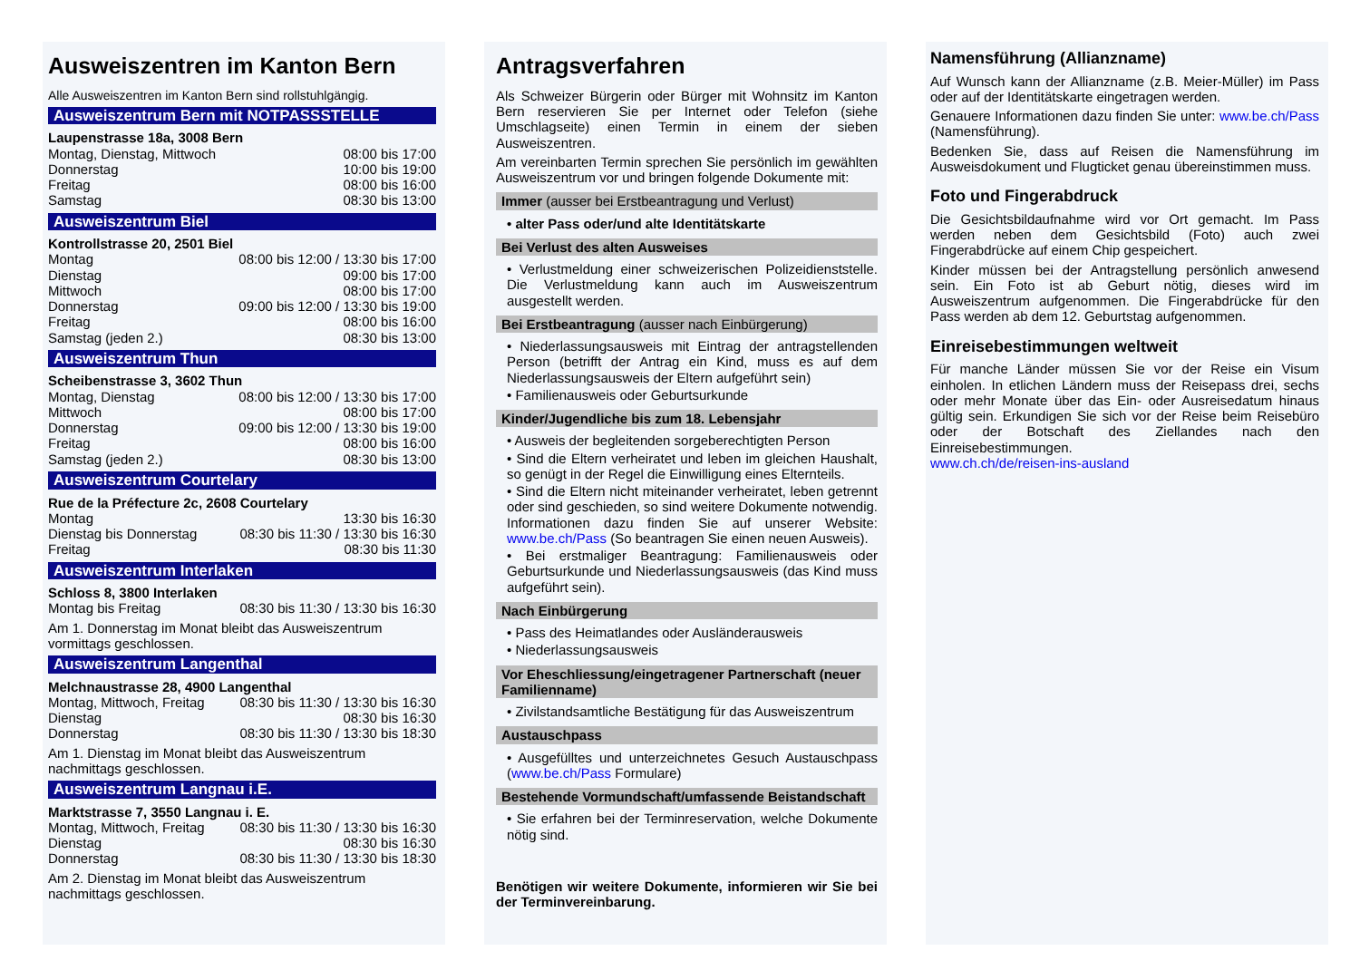Ausweiszentren im Kanton Bern
Alle Ausweiszentren im Kanton Bern sind rollstuhlgängig.
Ausweiszentrum Bern mit NOTPASSSTELLE
Laupenstrasse 18a, 3008 Bern
| Montag, Dienstag, Mittwoch | 08:00 bis 17:00 |
| Donnerstag | 10:00 bis 19:00 |
| Freitag | 08:00 bis 16:00 |
| Samstag | 08:30 bis 13:00 |
Ausweiszentrum Biel
Kontrollstrasse 20, 2501 Biel
| Montag | 08:00 bis 12:00 / 13:30 bis 17:00 |
| Dienstag | 09:00 bis 17:00 |
| Mittwoch | 08:00 bis 17:00 |
| Donnerstag | 09:00 bis 12:00 / 13:30 bis 19:00 |
| Freitag | 08:00 bis 16:00 |
| Samstag (jeden 2.) | 08:30 bis 13:00 |
Ausweiszentrum Thun
Scheibenstrasse 3, 3602 Thun
| Montag, Dienstag | 08:00 bis 12:00 / 13:30 bis 17:00 |
| Mittwoch | 08:00 bis 17:00 |
| Donnerstag | 09:00 bis 12:00 / 13:30 bis 19:00 |
| Freitag | 08:00 bis 16:00 |
| Samstag (jeden 2.) | 08:30 bis 13:00 |
Ausweiszentrum Courtelary
Rue de la Préfecture 2c, 2608 Courtelary
| Montag | 13:30 bis 16:30 |
| Dienstag bis Donnerstag | 08:30 bis 11:30 / 13:30 bis 16:30 |
| Freitag | 08:30 bis 11:30 |
Ausweiszentrum Interlaken
Schloss 8, 3800 Interlaken
| Montag bis Freitag | 08:30 bis 11:30 / 13:30 bis 16:30 |
Am 1. Donnerstag im Monat bleibt das Ausweiszentrum vormittags geschlossen.
Ausweiszentrum Langenthal
Melchnaustrasse 28, 4900 Langenthal
| Montag, Mittwoch, Freitag | 08:30 bis 11:30 / 13:30 bis 16:30 |
| Dienstag | 08:30 bis 16:30 |
| Donnerstag | 08:30 bis 11:30 / 13:30 bis 18:30 |
Am 1. Dienstag im Monat bleibt das Ausweiszentrum nachmittags geschlossen.
Ausweiszentrum Langnau i.E.
Marktstrasse 7, 3550 Langnau i. E.
| Montag, Mittwoch, Freitag | 08:30 bis 11:30 / 13:30 bis 16:30 |
| Dienstag | 08:30 bis 16:30 |
| Donnerstag | 08:30 bis 11:30 / 13:30 bis 18:30 |
Am 2. Dienstag im Monat bleibt das Ausweiszentrum nachmittags geschlossen.
Antragsverfahren
Als Schweizer Bürgerin oder Bürger mit Wohnsitz im Kanton Bern reservieren Sie per Internet oder Telefon (siehe Umschlagseite) einen Termin in einem der sieben Ausweiszentren.
Am vereinbarten Termin sprechen Sie persönlich im gewählten Ausweiszentrum vor und bringen folgende Dokumente mit:
Immer (ausser bei Erstbeantragung und Verlust)
• alter Pass oder/und alte Identitätskarte
Bei Verlust des alten Ausweises
• Verlustmeldung einer schweizerischen Polizeidienststelle. Die Verlustmeldung kann auch im Ausweiszentrum ausgestellt werden.
Bei Erstbeantragung (ausser nach Einbürgerung)
• Niederlassungsausweis mit Eintrag der antragstellenden Person (betrifft der Antrag ein Kind, muss es auf dem Niederlassungsausweis der Eltern aufgeführt sein)
• Familienausweis oder Geburtsurkunde
Kinder/Jugendliche bis zum 18. Lebensjahr
• Ausweis der begleitenden sorgeberechtigten Person
• Sind die Eltern verheiratet und leben im gleichen Haushalt, so genügt in der Regel die Einwilligung eines Elternteils.
• Sind die Eltern nicht miteinander verheiratet, leben getrennt oder sind geschieden, so sind weitere Dokumente notwendig. Informationen dazu finden Sie auf unserer Website: www.be.ch/Pass (So beantragen Sie einen neuen Ausweis).
• Bei erstmaliger Beantragung: Familienausweis oder Geburtsurkunde und Niederlassungsausweis (das Kind muss aufgeführt sein).
Nach Einbürgerung
• Pass des Heimatlandes oder Ausländerausweis
• Niederlassungsausweis
Vor Eheschliessung/eingetragener Partnerschaft (neuer Familienname)
• Zivilstandsamtliche Bestätigung für das Ausweiszentrum
Austauschpass
• Ausgefülltes und unterzeichnetes Gesuch Austauschpass (www.be.ch/Pass Formulare)
Bestehende Vormundschaft/umfassende Beistandschaft
• Sie erfahren bei der Terminreservation, welche Dokumente nötig sind.
Benötigen wir weitere Dokumente, informieren wir Sie bei der Terminvereinbarung.
Namensführung (Allianzname)
Auf Wunsch kann der Allianzname (z.B. Meier-Müller) im Pass oder auf der Identitätskarte eingetragen werden.
Genauere Informationen dazu finden Sie unter: www.be.ch/Pass (Namensführung).
Bedenken Sie, dass auf Reisen die Namensführung im Ausweisdokument und Flugticket genau übereinstimmen muss.
Foto und Fingerabdruck
Die Gesichtsbildaufnahme wird vor Ort gemacht. Im Pass werden neben dem Gesichtsbild (Foto) auch zwei Fingerabdrücke auf einem Chip gespeichert.
Kinder müssen bei der Antragstellung persönlich anwesend sein. Ein Foto ist ab Geburt nötig, dieses wird im Ausweiszentrum aufgenommen. Die Fingerabdrücke für den Pass werden ab dem 12. Geburtstag aufgenommen.
Einreisebestimmungen weltweit
Für manche Länder müssen Sie vor der Reise ein Visum einholen. In etlichen Ländern muss der Reisepass drei, sechs oder mehr Monate über das Ein- oder Ausreisedatum hinaus gültig sein. Erkundigen Sie sich vor der Reise beim Reisebüro oder der Botschaft des Ziellandes nach den Einreisebestimmungen.
www.ch.ch/de/reisen-ins-ausland